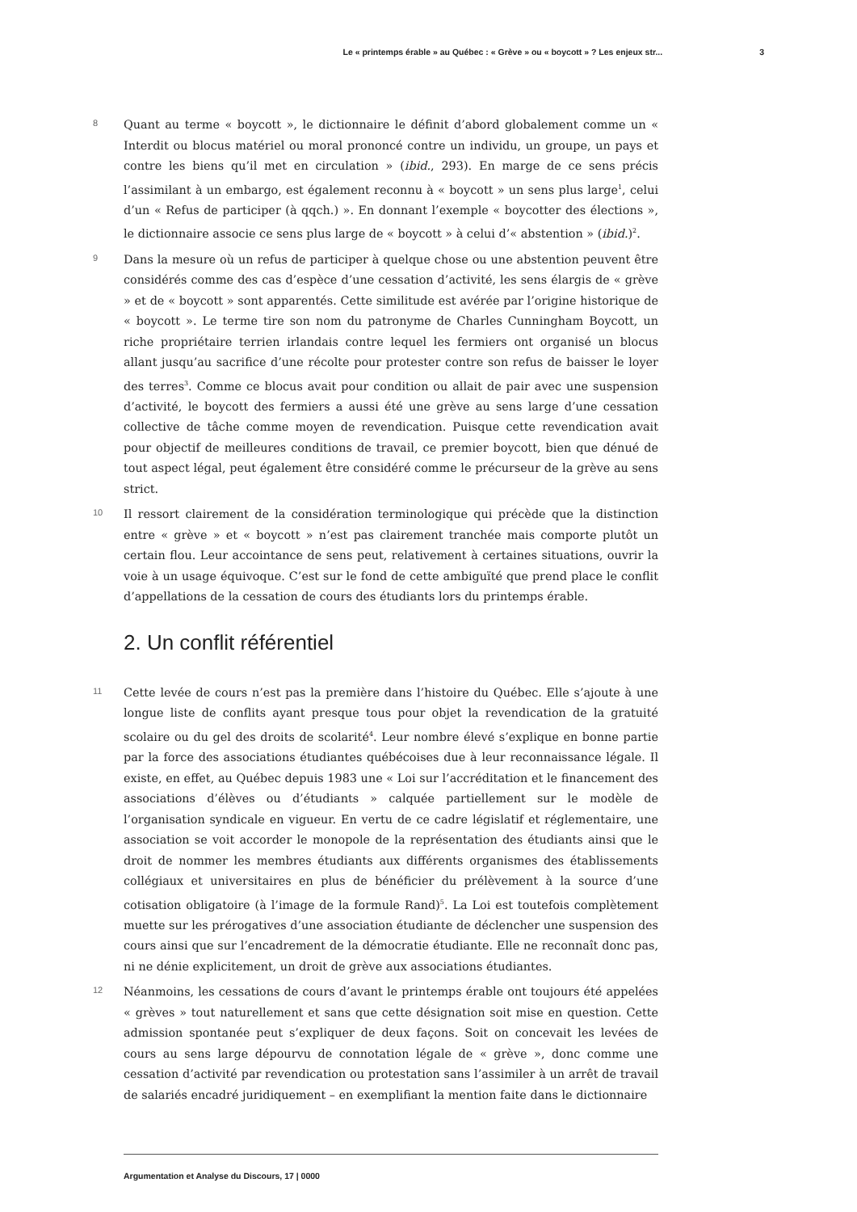Le « printemps érable » au Québec : « Grève » ou « boycott » ? Les enjeux str... 3
8
Quant au terme « boycott », le dictionnaire le définit d’abord globalement comme un « Interdit ou blocus matériel ou moral prononcé contre un individu, un groupe, un pays et contre les biens qu’il met en circulation » (ibid., 293). En marge de ce sens précis l’assimilant à un embargo, est également reconnu à « boycott » un sens plus large<sup>1</sup>, celui d’un « Refus de participer (à qqch.) ». En donnant l’exemple « boycotter des élections », le dictionnaire associe ce sens plus large de « boycott » à celui d’« abstention » (ibid.)<sup>2</sup>.
9
Dans la mesure où un refus de participer à quelque chose ou une abstention peuvent être considérés comme des cas d’espèce d’une cessation d’activité, les sens élargis de « grève » et de « boycott » sont apparentés. Cette similitude est avérée par l’origine historique de « boycott ». Le terme tire son nom du patronyme de Charles Cunningham Boycott, un riche propriétaire terrien irlandais contre lequel les fermiers ont organisé un blocus allant jusqu’au sacrifice d’une récolte pour protester contre son refus de baisser le loyer des terres<sup>3</sup>. Comme ce blocus avait pour condition ou allait de pair avec une suspension d’activité, le boycott des fermiers a aussi été une grève au sens large d’une cessation collective de tâche comme moyen de revendication. Puisque cette revendication avait pour objectif de meilleures conditions de travail, ce premier boycott, bien que dénué de tout aspect légal, peut également être considéré comme le précurseur de la grève au sens strict.
10
Il ressort clairement de la considération terminologique qui précède que la distinction entre « grève » et « boycott » n’est pas clairement tranchée mais comporte plutôt un certain flou. Leur accointance de sens peut, relativement à certaines situations, ouvrir la voie à un usage équivoque. C’est sur le fond de cette ambiguïté que prend place le conflit d’appellations de la cessation de cours des étudiants lors du printemps érable.
2. Un conflit référentiel
11
Cette levée de cours n’est pas la première dans l’histoire du Québec. Elle s’ajoute à une longue liste de conflits ayant presque tous pour objet la revendication de la gratuité scolaire ou du gel des droits de scolarité<sup>4</sup>. Leur nombre élevé s’explique en bonne partie par la force des associations étudiantes québécoises due à leur reconnaissance légale. Il existe, en effet, au Québec depuis 1983 une « Loi sur l’accréditation et le financement des associations d’élèves ou d’étudiants » calquée partiellement sur le modèle de l’organisation syndicale en vigueur. En vertu de ce cadre législatif et réglementaire, une association se voit accorder le monopole de la représentation des étudiants ainsi que le droit de nommer les membres étudiants aux différents organismes des établissements collégiaux et universitaires en plus de bénéficier du prélèvement à la source d’une cotisation obligatoire (à l’image de la formule Rand)<sup>5</sup>. La Loi est toutefois complètement muette sur les prérogatives d’une association étudiante de déclencher une suspension des cours ainsi que sur l’encadrement de la démocratie étudiante. Elle ne reconnaît donc pas, ni ne dénie explicitement, un droit de grève aux associations étudiantes.
12
Néanmoins, les cessations de cours d’avant le printemps érable ont toujours été appelées « grèves » tout naturellement et sans que cette désignation soit mise en question. Cette admission spontanée peut s’expliquer de deux façons. Soit on concevait les levées de cours au sens large dépourvu de connotation légale de « grève », donc comme une cessation d’activité par revendication ou protestation sans l’assimiler à un arrêt de travail de salariés encadré juridiquement – en exemplifiant la mention faite dans le dictionnaire
Argumentation et Analyse du Discours, 17 | 0000